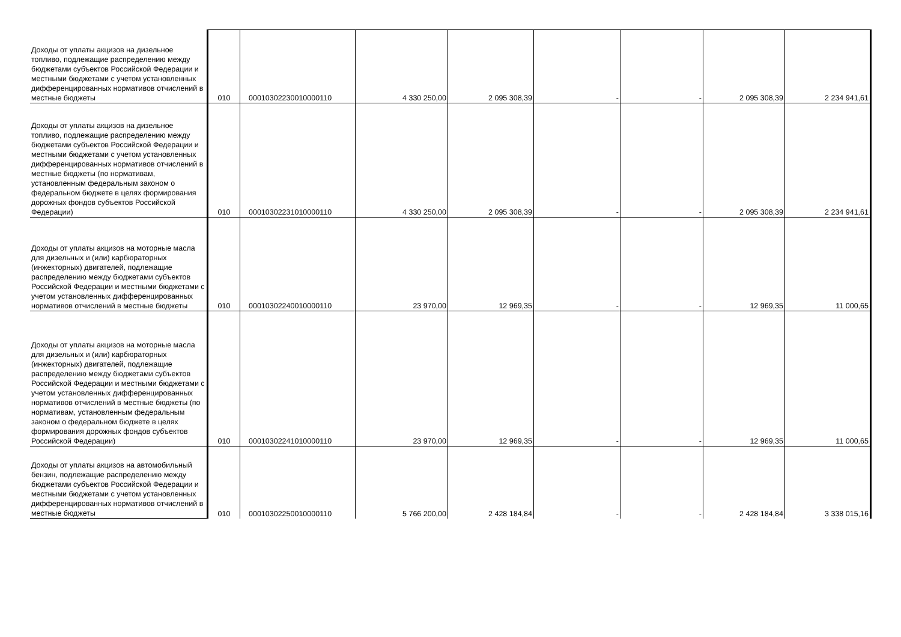| Доходы от уплаты акцизов на дизельное топливо, подлежащие распределению между бюджетами субъектов Российской Федерации и местными бюджетами с учетом установленных дифференцированных нормативов отчислений в местные бюджеты | 010 | 00010302230010000110 | 4 330 250,00 | 2 095 308,39 | - | - | 2 095 308,39 | 2 234 941,61 |
| Доходы от уплаты акцизов на дизельное топливо, подлежащие распределению между бюджетами субъектов Российской Федерации и местными бюджетами с учетом установленных дифференцированных нормативов отчислений в местные бюджеты (по нормативам, установленным федеральным законом о федеральном бюджете в целях формирования дорожных фондов субъектов Российской Федерации) | 010 | 00010302231010000110 | 4 330 250,00 | 2 095 308,39 | - | - | 2 095 308,39 | 2 234 941,61 |
| Доходы от уплаты акцизов на моторные масла для дизельных и (или) карбюраторных (инжекторных) двигателей, подлежащие распределению между бюджетами субъектов Российской Федерации и местными бюджетами с учетом установленных дифференцированных нормативов отчислений в местные бюджеты | 010 | 00010302240010000110 | 23 970,00 | 12 969,35 | - | - | 12 969,35 | 11 000,65 |
| Доходы от уплаты акцизов на моторные масла для дизельных и (или) карбюраторных (инжекторных) двигателей, подлежащие распределению между бюджетами субъектов Российской Федерации и местными бюджетами с учетом установленных дифференцированных нормативов отчислений в местные бюджеты (по нормативам, установленным федеральным законом о федеральном бюджете в целях формирования дорожных фондов субъектов Российской Федерации) | 010 | 00010302241010000110 | 23 970,00 | 12 969,35 | - | - | 12 969,35 | 11 000,65 |
| Доходы от уплаты акцизов на автомобильный бензин, подлежащие распределению между бюджетами субъектов Российской Федерации и местными бюджетами с учетом установленных дифференцированных нормативов отчислений в местные бюджеты | 010 | 00010302250010000110 | 5 766 200,00 | 2 428 184,84 | - | - | 2 428 184,84 | 3 338 015,16 |